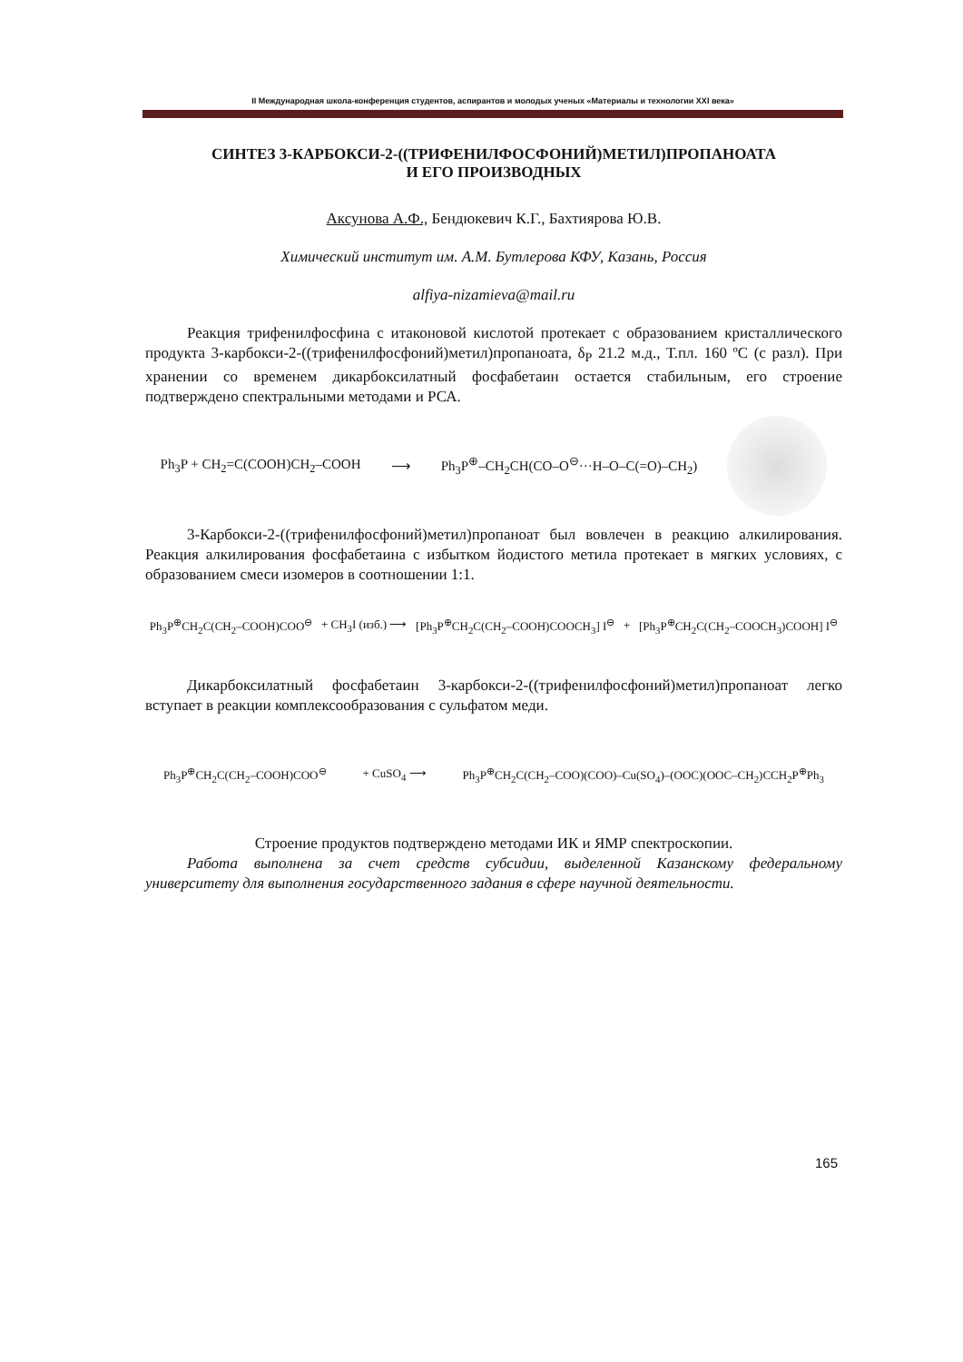II Международная школа-конференция студентов, аспирантов и молодых ученых «Материалы и технологии XXI века»
СИНТЕЗ 3-КАРБОКСИ-2-((ТРИФЕНИЛФОСФОНИЙ)МЕТИЛ)ПРОПАНОАТА
И ЕГО ПРОИЗВОДНЫХ
Аксунова А.Ф., Бендюкевич К.Г., Бахтиярова Ю.В.
Химический институт им. А.М. Бутлерова КФУ, Казань, Россия
alfiya-nizamieva@mail.ru
Реакция трифенилфосфина с итаконовой кислотой протекает с образованием кристаллического продукта 3-карбокси-2-((трифенилфосфоний)метил)пропаноата, δ<sub>P</sub> 21.2 м.д., Т.пл. 160 ºС (с разл). При хранении со временем дикарбоксилатный фосфабетаин остается стабильным, его строение подтверждено спектральными методами и РСА.
Ph<sub>3</sub>P + CH<sub>2</sub>=C(COOH)CH<sub>2</sub>–COOH ⟶ Ph<sub>3</sub>P<sup>⊕</sup>–CH<sub>2</sub>CH(CO–O<sup>⊖</sup>···H–O–C(=O)–CH<sub>2</sub>)
3-Карбокси-2-((трифенилфосфоний)метил)пропаноат был вовлечен в реакцию алкилирования. Реакция алкилирования фосфабетаина с избытком йодистого метила протекает в мягких условиях, с образованием смеси изомеров в соотношении 1:1.
Ph<sub>3</sub>P<sup>⊕</sup>CH<sub>2</sub>C(CH<sub>2</sub>–COOH)COO<sup>⊖</sup> + CH<sub>3</sub>I (изб.) ⟶ [Ph<sub>3</sub>P<sup>⊕</sup>CH<sub>2</sub>C(CH<sub>2</sub>–COOH)COOCH<sub>3</sub>] I<sup>⊖</sup> + [Ph<sub>3</sub>P<sup>⊕</sup>CH<sub>2</sub>C(CH<sub>2</sub>–COOCH<sub>3</sub>)COOH] I<sup>⊖</sup>
Дикарбоксилатный фосфабетаин 3-карбокси-2-((трифенилфосфоний)метил)пропаноат легко вступает в реакции комплексообразования с сульфатом меди.
Ph<sub>3</sub>P<sup>⊕</sup>CH<sub>2</sub>C(CH<sub>2</sub>–COOH)COO<sup>⊖</sup> + CuSO<sub>4</sub> ⟶ Ph<sub>3</sub>P<sup>⊕</sup>CH<sub>2</sub>C(CH<sub>2</sub>–COO)(COO)–Cu(SO<sub>4</sub>)–(OOC)(OOC–CH<sub>2</sub>)CCH<sub>2</sub>P<sup>⊕</sup>Ph<sub>3</sub>
Строение продуктов подтверждено методами ИК и ЯМР спектроскопии.
Работа выполнена за счет средств субсидии, выделенной Казанскому федеральному университету для выполнения государственного задания в сфере научной деятельности.
165